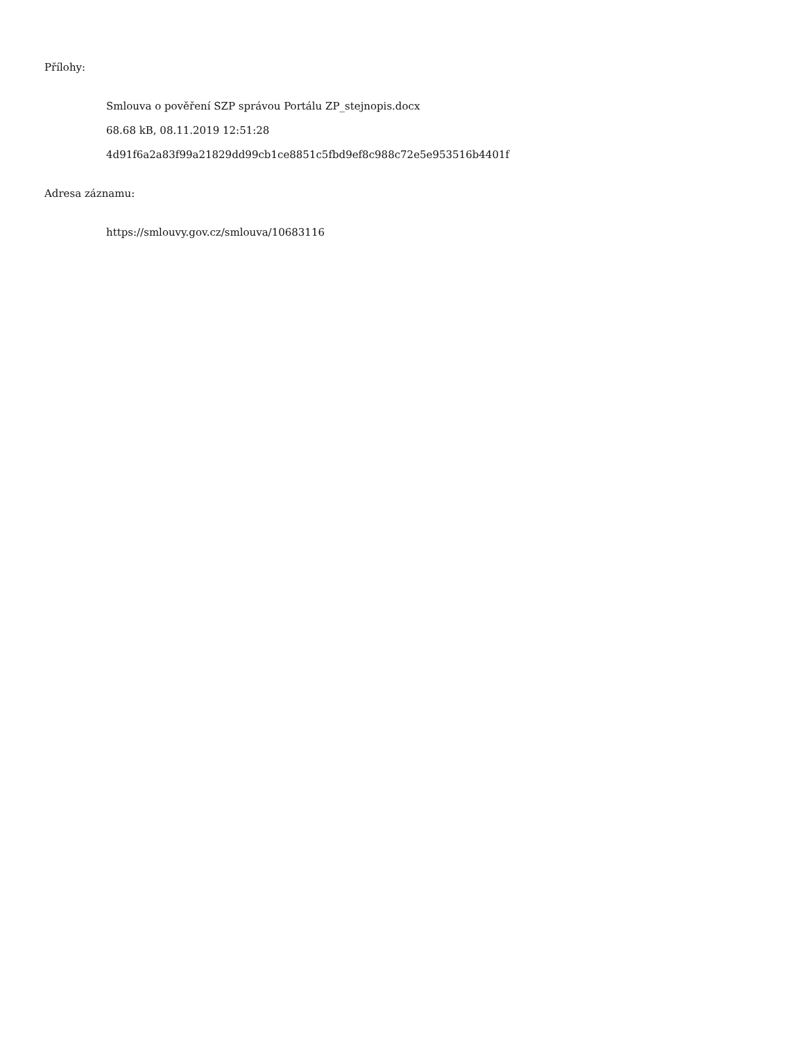Přílohy:
Smlouva o pověření SZP správou Portálu ZP_stejnopis.docx
68.68 kB, 08.11.2019 12:51:28
4d91f6a2a83f99a21829dd99cb1ce8851c5fbd9ef8c988c72e5e953516b4401f
Adresa záznamu:
https://smlouvy.gov.cz/smlouva/10683116